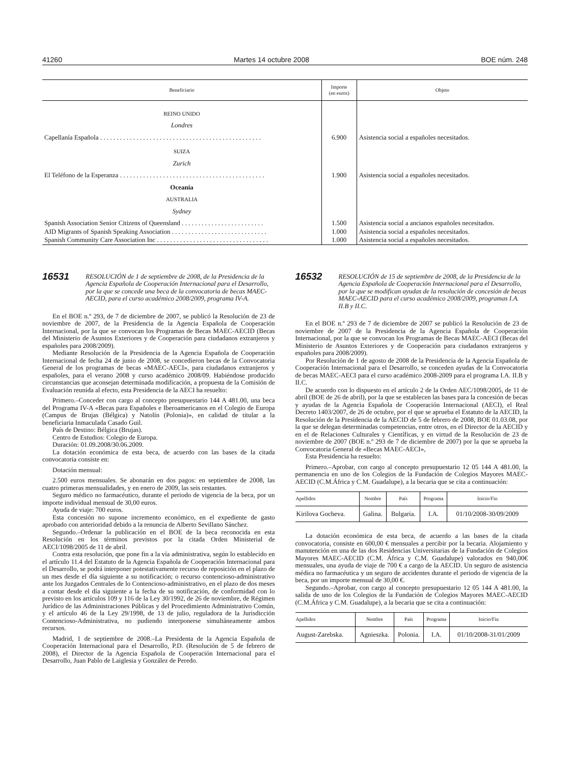41260 Martes 14 octubre 2008 BOE núm. 248
| Beneficiario | Importe (en euros) | Objeto |
| --- | --- | --- |
| REINO UNIDO | | |
| Londres | | |
| Capellanía Española . . . . . . . . . . . . . . . . . . . . . . . . . . . . . . . . . . . . . . . . . . . . . . . . . | 6.900 | Asistencia social a españoles necesitados. |
| SUIZA | | |
| Zurich | | |
| El Teléfono de la Esperanza . . . . . . . . . . . . . . . . . . . . . . . . . . . . . . . . . . . . . . . . . . . . | 1.900 | Asistencia social a españoles necesitados. |
| Oceanía | | |
| AUSTRALIA | | |
| Sydney | | |
| Spanish Association Senior Citizens of Queensland . . . . . . . . . . . . . . . . . . . . . . . . . | 1.500 | Asistencia social a ancianos españoles necesitados. |
| AID Migrants of Spanish Speaking Association . . . . . . . . . . . . . . . . . . . . . . . . . . . . . | 1.000 | Asistencia social a españoles necesitados. |
| Spanish Community Care Association Inc . . . . . . . . . . . . . . . . . . . . . . . . . . . . . . . . . . | 1.000 | Asistencia social a españoles necesitados. |
16531 RESOLUCIÓN de 1 de septiembre de 2008, de la Presidencia de la Agencia Española de Cooperación Internacional para el Desarrollo, por la que se concede una beca de la convocatoria de becas MAEC-AECID, para el curso académico 2008/2009, programa IV-A.
En el BOE n.º 293, de 7 de diciembre de 2007, se publicó la Resolución de 23 de noviembre de 2007, de la Presidencia de la Agencia Española de Cooperación Internacional, por la que se convocan los Programas de Becas MAEC-AECID (Becas del Ministerio de Asuntos Exteriores y de Cooperación para ciudadanos extranjeros y españoles para 2008/2009).
Mediante Resolución de la Presidencia de la Agencia Española de Cooperación Internacional de fecha 24 de junio de 2008, se concedieron becas de la Convocatoria General de los programas de becas «MAEC-AECI», para ciudadanos extranjeros y españoles, para el verano 2008 y curso académico 2008/09. Habiéndose producido circunstancias que aconsejan determinada modificación, a propuesta de la Comisión de Evaluación reunida al efecto, esta Presidencia de la AECI ha resuelto:
Primero.–Conceder con cargo al concepto presupuestario 144 A 481.00, una beca del Programa IV-A «Becas para Españoles e Iberoamericanos en el Colegio de Europa (Campus de Brujas (Bélgica) y Natolín (Polonia)», en calidad de titular a la beneficiaria Inmaculada Casado Guil.
País de Destino: Bélgica (Brujas).
Centro de Estudios: Colegio de Europa.
Duración: 01.09.2008/30.06.2009.
La dotación económica de esta beca, de acuerdo con las bases de la citada convocatoria consiste en:
Dotación mensual:
2.500 euros mensuales. Se abonarán en dos pagos: en septiembre de 2008, las cuatro primeras mensualidades, y en enero de 2009, las seis restantes.
Seguro médico no farmacéutico, durante el periodo de vigencia de la beca, por un importe individual mensual de 30,00 euros.
Ayuda de viaje: 700 euros.
Esta concesión no supone incremento económico, en el expediente de gasto aprobado con anterioridad debido a la renuncia de Alberto Sevillano Sánchez.
Segundo.–Ordenar la publicación en el BOE de la beca reconocida en esta Resolución en los términos previstos por la citada Orden Ministerial de AECI/1098/2005 de 11 de abril.
Contra esta resolución, que pone fin a la vía administrativa, según lo establecido en el artículo 11.4 del Estatuto de la Agencia Española de Cooperación Internacional para el Desarrollo, se podrá interponer potestativamente recurso de reposición en el plazo de un mes desde el día siguiente a su notificación; o recurso contencioso-administrativo ante los Juzgados Centrales de lo Contencioso-administrativo, en el plazo de dos meses a contar desde el día siguiente a la fecha de su notificación, de conformidad con lo previsto en los artículos 109 y 116 de la Ley 30/1992, de 26 de noviembre, de Régimen Jurídico de las Administraciones Públicas y del Procedimiento Administrativo Común, y el artículo 46 de la Ley 29/1998, de 13 de julio, reguladora de la Jurisdicción Contencioso-Administrativa, no pudiendo interponerse simultáneamente ambos recursos.
Madrid, 1 de septiembre de 2008.–La Presidenta de la Agencia Española de Cooperación Internacional para el Desarrollo, P.D. (Resolución de 5 de febrero de 2008), el Director de la Agencia Española de Cooperación Internacional para el Desarrollo, Juan Pablo de Laiglesia y González de Peredo.
16532 RESOLUCIÓN de 15 de septiembre de 2008, de la Presidencia de la Agencia Española de Cooperación Internacional para el Desarrollo, por la que se modifican ayudas de la resolución de concesión de becas MAEC-AECID para el curso académico 2008/2009, programas I.A. II.B y II.C.
En el BOE n.º 293 de 7 de diciembre de 2007 se publicó la Resolución de 23 de noviembre de 2007 de la Presidencia de la Agencia Española de Cooperación Internacional, por la que se convocan los Programas de Becas MAEC-AECI (Becas del Ministerio de Asuntos Exteriores y de Cooperación para ciudadanos extranjeros y españoles para 2008/2009).
Por Resolución de 1 de agosto de 2008 de la Presidencia de la Agencia Española de Cooperación Internacional para el Desarrollo, se conceden ayudas de la Convocatoria de becas MAEC-AECI para el curso académico 2008-2009 para el programa I.A. II.B y II.C.
De acuerdo con lo dispuesto en el artículo 2 de la Orden AEC/1098/2005, de 11 de abril (BOE de 26 de abril), por la que se establecen las bases para la concesión de becas y ayudas de la Agencia Española de Cooperación Internacional (AECI), el Real Decreto 1403/2007, de 26 de octubre, por el que se aprueba el Estatuto de la AECID, la Resolución de la Presidencia de la AECID de 5 de febrero de 2008, BOE 01.03.08, por la que se delegan determinadas competencias, entre otros, en el Director de la AECID y en el de Relaciones Culturales y Científicas, y en virtud de la Resolución de 23 de noviembre de 2007 (BOE n.º 293 de 7 de diciembre de 2007) por la que se aprueba la Convocatoria General de «Becas MAEC-AECI»,
Esta Presidencia ha resuelto:
Primero.–Aprobar, con cargo al concepto presupuestario 12 05 144 A 481.00, la permanencia en uno de los Colegios de la Fundación de Colegios Mayores MAEC-AECID (C.M.África y C.M. Guadalupe), a la becaria que se cita a continuación:
| Apellidos | Nombre | País | Programa | Inicio/Fin |
| --- | --- | --- | --- | --- |
| Kirilova Gocheva. | Galina. | Bulgaria. | I.A. | 01/10/2008-30/09/2009 |
La dotación económica de esta beca, de acuerdo a las bases de la citada convocatoria, consiste en 600,00 € mensuales a percibir por la becaria. Alojamiento y manutención en una de las dos Residencias Universitarias de la Fundación de Colegios Mayores MAEC-AECID (C.M. África y C.M. Guadalupe) valorados en 940,00€ mensuales, una ayuda de viaje de 700 € a cargo de la AECID. Un seguro de asistencia médica no farmacéutica y un seguro de accidentes durante el periodo de vigencia de la beca, por un importe mensual de 30,00 €.
Segundo.–Aprobar, con cargo al concepto presupuestario 12 05 144 A 481.00, la salida de uno de los Colegios de la Fundación de Colegios Mayores MAEC-AECID (C.M.África y C.M. Guadalupe), a la becaria que se cita a continuación:
| Apellidos | Nombre | País | Programa | Inicio/Fin |
| --- | --- | --- | --- | --- |
| August-Zarebska. | Agnieszka. | Polonia. | I.A. | 01/10/2008-31/01/2009 |